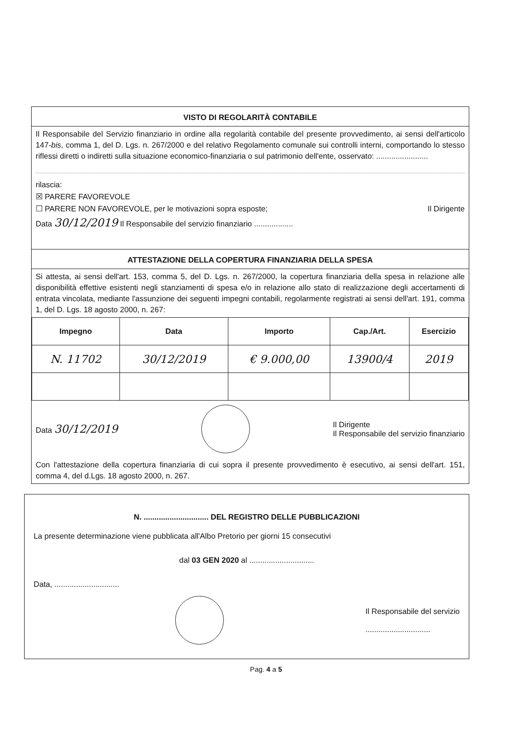VISTO DI REGOLARITÀ CONTABILE
Il Responsabile del Servizio finanziario in ordine alla regolarità contabile del presente provvedimento, ai sensi dell'articolo 147-bis, comma 1, del D. Lgs. n. 267/2000 e del relativo Regolamento comunale sui controlli interni, comportando lo stesso riflessi diretti o indiretti sulla situazione economico-finanziaria o sul patrimonio dell'ente, osservato: ........................
rilascia:
☒ PARERE FAVOREVOLE
☐ PARERE NON FAVOREVOLE, per le motivazioni sopra esposte; Il Dirigente
Data 30/12/2019 Il Responsabile del servizio finanziario ..................
ATTESTAZIONE DELLA COPERTURA FINANZIARIA DELLA SPESA
Si attesta, ai sensi dell'art. 153, comma 5, del D. Lgs. n. 267/2000, la copertura finanziaria della spesa in relazione alle disponibilità effettive esistenti negli stanziamenti di spesa e/o in relazione allo stato di realizzazione degli accertamenti di entrata vincolata, mediante l'assunzione dei seguenti impegni contabili, regolarmente registrati ai sensi dell'art. 191, comma 1, del D. Lgs. 18 agosto 2000, n. 267:
| Impegno | Data | Importo | Cap./Art. | Esercizio |
| --- | --- | --- | --- | --- |
| N. 11702 | 30/12/2019 | € 9.000,00 | 13900/4 | 2019 |
Data 30/12/2019 Il Dirigente
Il Responsabile del servizio finanziario
Con l'attestazione della copertura finanziaria di cui sopra il presente provvedimento è esecutivo, ai sensi dell'art. 151, comma 4, del d.Lgs. 18 agosto 2000, n. 267.
N. .............................. DEL REGISTRO DELLE PUBBLICAZIONI
La presente determinazione viene pubblicata all'Albo Pretorio per giorni 15 consecutivi
dal 03 GEN 2020 al ..............................
Data, ..............................
Il Responsabile del servizio
..............................
Pag. 4 a 5